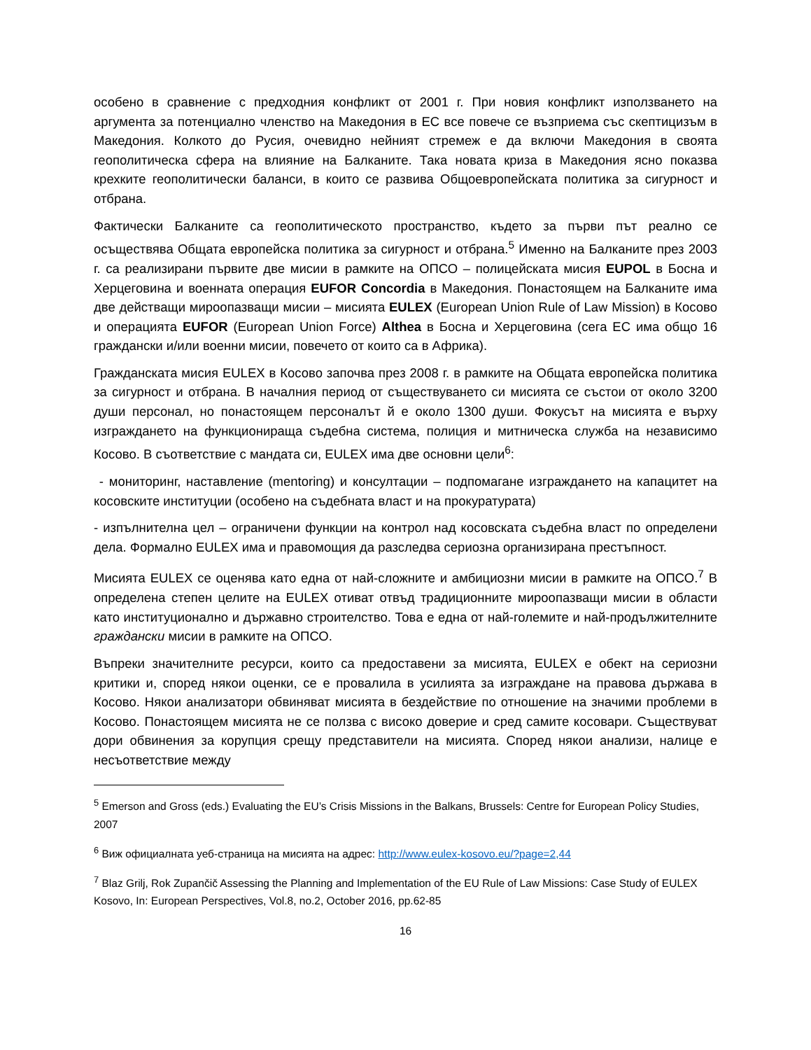особено в сравнение с предходния конфликт от 2001 г. При новия конфликт използването на аргумента за потенциално членство на Македония в ЕС все повече се възприема със скептицизъм в Македония. Колкото до Русия, очевидно нейният стремеж е да включи Македония в своята геополитическа сфера на влияние на Балканите. Така новата криза в Македония ясно показва крехките геополитически баланси, в които се развива Общоевропейската политика за сигурност и отбрана.
Фактически Балканите са геополитическото пространство, където за първи път реално се осъществява Общата европейска политика за сигурност и отбрана.<sup>5</sup> Именно на Балканите през 2003 г. са реализирани първите две мисии в рамките на ОПСО – полицейската мисия EUPOL в Босна и Херцеговина и военната операция EUFOR Concordia в Македония. Понастоящем на Балканите има две действащи мироопазващи мисии – мисията EULEX (European Union Rule of Law Mission) в Косово и операцията EUFOR (European Union Force) Althea в Босна и Херцеговина (сега ЕС има общо 16 граждански и/или военни мисии, повечето от които са в Африка).
Гражданската мисия EULEX в Косово започва през 2008 г. в рамките на Общата европейска политика за сигурност и отбрана. В началния период от съществуването си мисията се състои от около 3200 души персонал, но понастоящем персоналът й е около 1300 души. Фокусът на мисията е върху изграждането на функционираща съдебна система, полиция и митническа служба на независимо Косово. В съответствие с мандата си, EULEX има две основни цели<sup>6</sup>:
- мониторинг, наставление (mentoring) и консултации – подпомагане изграждането на капацитет на косовските институции (особено на съдебната власт и на прокуратурата)
- изпълнителна цел – ограничени функции на контрол над косовската съдебна власт по определени дела. Формално EULEX има и правомощия да разследва сериозна организирана престъпност.
Мисията EULEX се оценява като една от най-сложните и амбициозни мисии в рамките на ОПСО.<sup>7</sup> В определена степен целите на EULEX отиват отвъд традиционните мироопазващи мисии в области като институционално и държавно строителство. Това е една от най-големите и най-продължителните граждански мисии в рамките на ОПСО.
Въпреки значителните ресурси, които са предоставени за мисията, EULEX е обект на сериозни критики и, според някои оценки, се е провалила в усилията за изграждане на правова държава в Косово. Някои анализатори обвиняват мисията в бездействие по отношение на значими проблеми в Косово. Понастоящем мисията не се ползва с високо доверие и сред самите косовари. Съществуват дори обвинения за корупция срещу представители на мисията. Според някои анализи, налице е несъответствие между
<sup>5</sup> Emerson and Gross (eds.) Evaluating the EU’s Crisis Missions in the Balkans, Brussels: Centre for European Policy Studies, 2007
<sup>6</sup> Виж официалната уеб-страница на мисията на адрес: http://www.eulex-kosovo.eu/?page=2,44
<sup>7</sup> Blaz Grilj, Rok Zupančič Assessing the Planning and Implementation of the EU Rule of Law Missions: Case Study of EULEX Kosovo, In: European Perspectives, Vol.8, no.2, October 2016, pp.62-85
16